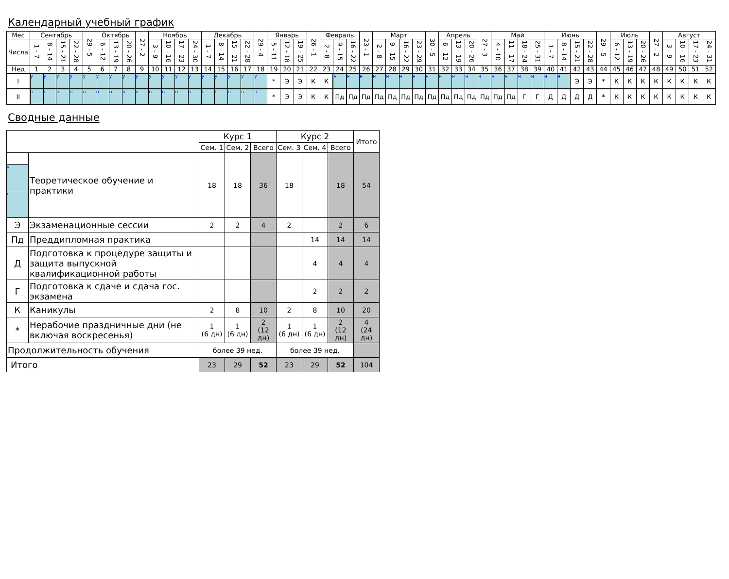Календарный учебный график
| Мес | Сентябрь | | | | 29 - 5 | Октябрь | | | 27 - 2 | Ноябрь | | | | Декабрь | | | | 29 - 4 | Январь | | | 26 - 1 | Февраль | | | 23 - 1 | Март | | | | 30 - 5 | Апрель | | | 27 - 3 | Май | | | | Июнь | | | | 29 - 5 | Июль | | | 27 - 2 | Август | | | |
| --- | --- | --- | --- | --- | --- | --- | --- | --- | --- | --- | --- | --- | --- | --- | --- | --- | --- | --- | --- | --- | --- | --- | --- | --- | --- | --- | --- | --- | --- | --- | --- | --- | --- | --- | --- | --- | --- | --- | --- | --- | --- | --- | --- | --- | --- | --- | --- | --- | --- | --- | --- | --- |
| Числа | 1 - 7 | 8 - 14 | 15 - 21 | 22 - 28 | | 6 - 12 | 13 - 19 | 20 - 26 | | 3 - 9 | 10 - 16 | 17 - 23 | 24 - 30 | 1 - 7 | 8 - 14 | 15 - 21 | 22 - 28 | | 5 - 11 | 12 - 18 | 19 - 25 | | 2 - 8 | 9 - 15 | 16 - 22 | | 2 - 8 | 9 - 15 | 16 - 22 | 23 - 29 | | 6 - 12 | 13 - 19 | 20 - 26 | | 4 - 10 | 11 - 17 | 18 - 24 | 25 - 31 | 1 - 7 | 8 - 14 | 15 - 21 | 22 - 28 | | 6 - 12 | 13 - 19 | 20 - 26 | | 3 - 9 | 10 - 16 | 17 - 23 | 24 - 31 |
| Нед | 1 | 2 | 3 | 4 | 5 | 6 | 7 | 8 | 9 | 10 | 11 | 12 | 13 | 14 | 15 | 16 | 17 | 18 | 19 | 20 | 21 | 22 | 23 | 24 | 25 | 26 | 27 | 28 | 29 | 30 | 31 | 32 | 33 | 34 | 35 | 36 | 37 | 38 | 39 | 40 | 41 | 42 | 43 | 44 | 45 | 46 | 47 | 48 | 49 | 50 | 51 | 52 |
| I | у | у | у | у | у | у | у | у | у | у | у | у | у | у | у | у | у | у | * | Э | Э | К | К | н | н | н | н | н | н | н | н | н | н | н | н | н | н | н | н | н | н | Э | Э | * | К | К | К | К | К | К | К | К |
| II | н | н | н | н | н | н | н | н | н | н | н | н | н | н | н | н | н | н | * | Э | Э | К | К | Пд | Пд | Пд | Пд | Пд | Пд | Пд | Пд | Пд | Пд | Пд | Пд | Пд | Пд | Г | Г | Д | Д | Д | Д | * | К | К | К | К | К | К | К | К |
Сводные данные
| | | Курс 1 | | | Курс 2 | | | Итого |
| --- | --- | --- | --- | --- | --- | --- | --- | --- |
| | | Сем. 1 | Сем. 2 | Всего | Сем. 3 | Сем. 4 | Всего | |
| у н | Теоретическое обучение и практики | 18 | 18 | 36 | 18 | | 18 | 54 |
| Э | Экзаменационные сессии | 2 | 2 | 4 | 2 | | 2 | 6 |
| Пд | Преддипломная практика | | | | | 14 | 14 | 14 |
| Д | Подготовка к процедуре защиты и защита выпускной квалификационной работы | | | | | 4 | 4 | 4 |
| Г | Подготовка к сдаче и сдача гос. экзамена | | | | | 2 | 2 | 2 |
| К | Каникулы | 2 | 8 | 10 | 2 | 8 | 10 | 20 |
| * | Нерабочие праздничные дни (не включая воскресенья) | 1 (6 дн) | 1 (6 дн) | 2 (12 дн) | 1 (6 дн) | 1 (6 дн) | 2 (12 дн) | 4 (24 дн) |
| Продолжительность обучения | | более 39 нед. | | | более 39 нед. | | | |
| Итого | | 23 | 29 | 52 | 23 | 29 | 52 | 104 |